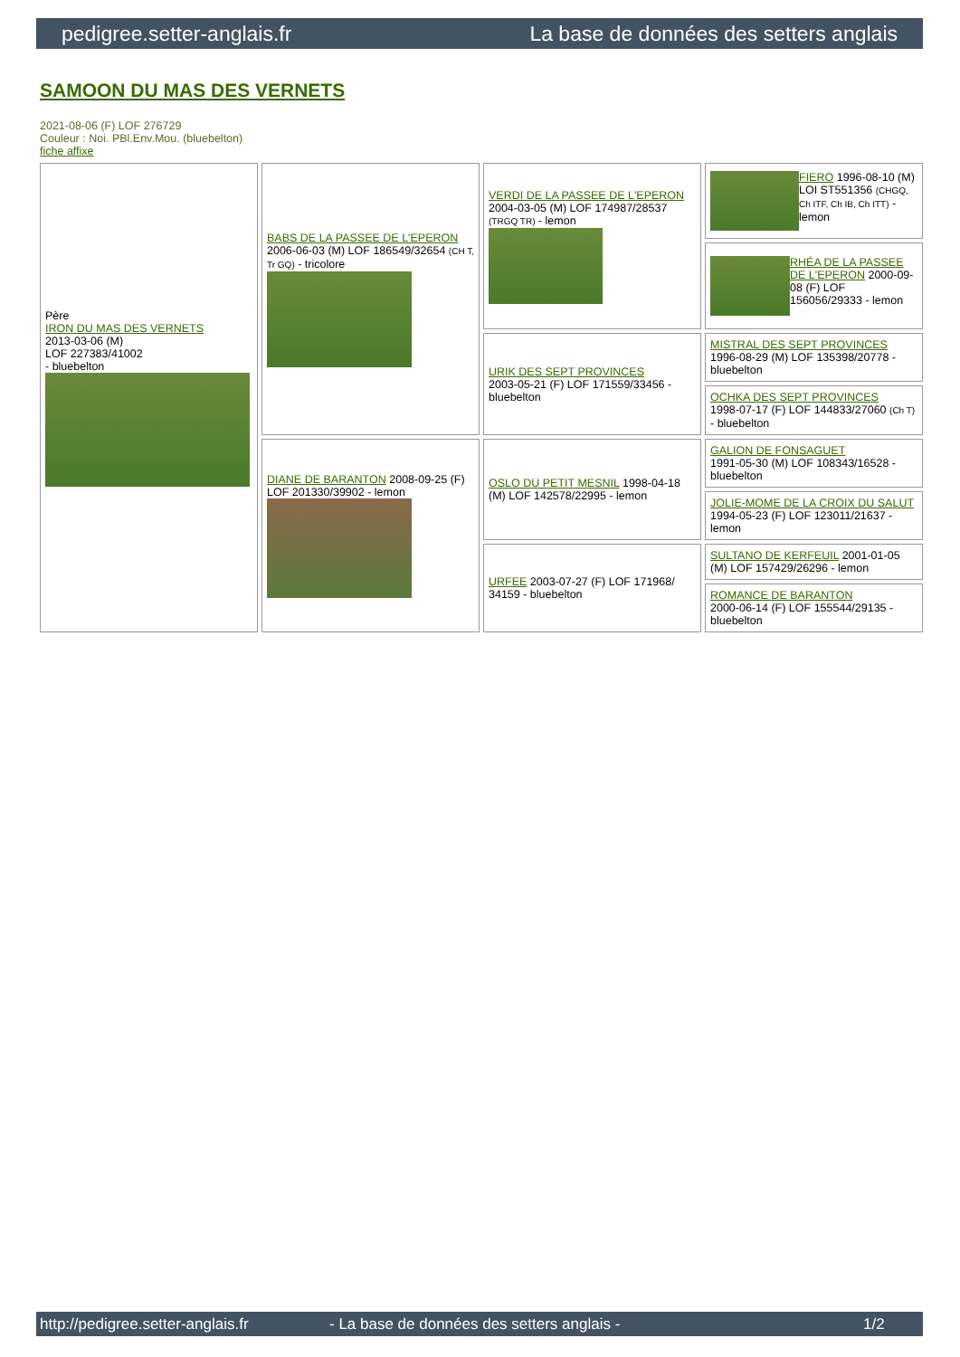pedigree.setter-anglais.fr La base de données des setters anglais
SAMOON DU MAS DES VERNETS
2021-08-06 (F) LOF 276729
Couleur : Noi. PBl.Env.Mou. (bluebelton)
fiche affixe
| Père IRON DU MAS DES VERNETS 2013-03-06 (M) LOF 227383/41002 - bluebelton | BABS DE LA PASSEE DE L'EPERON 2006-06-03 (M) LOF 186549/32654 (CH T, Tr GQ) - tricolore | VERDI DE LA PASSEE DE L'EPERON 2004-03-05 (M) LOF 174987/28537 (TRGQ TR) - lemon | FIERO 1996-08-10 (M) LOI ST551356 (CHGQ, Ch ITF, Ch IB, Ch ITT) - lemon |
| | | | RHÉA DE LA PASSEE DE L'EPERON 2000-09-08 (F) LOF 156056/29333 - lemon |
| | | URIK DES SEPT PROVINCES 2003-05-21 (F) LOF 171559/33456 - bluebelton | MISTRAL DES SEPT PROVINCES 1996-08-29 (M) LOF 135398/20778 - bluebelton |
| | | | OCHKA DES SEPT PROVINCES 1998-07-17 (F) LOF 144833/27060 (Ch T) - bluebelton |
| | DIANE DE BARANTON 2008-09-25 (F) LOF 201330/39902 - lemon | OSLO DU PETIT MESNIL 1998-04-18 (M) LOF 142578/22995 - lemon | GALION DE FONSAGUET 1991-05-30 (M) LOF 108343/16528 - bluebelton |
| | | | JOLIE-MOME DE LA CROIX DU SALUT 1994-05-23 (F) LOF 123011/21637 - lemon |
| | | URFEE 2003-07-27 (F) LOF 171968/ 34159 - bluebelton | SULTANO DE KERFEUIL 2001-01-05 (M) LOF 157429/26296 - lemon |
| | | | ROMANCE DE BARANTON 2000-06-14 (F) LOF 155544/29135 - bluebelton |
http://pedigree.setter-anglais.fr - La base de données des setters anglais - 1/2